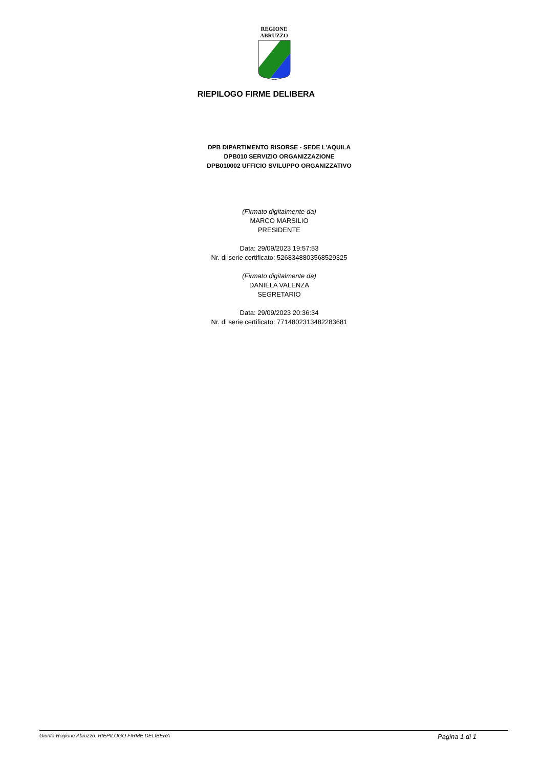REGIONE
ABRUZZO
RIEPILOGO FIRME DELIBERA
DPB DIPARTIMENTO RISORSE - SEDE L'AQUILA
DPB010 SERVIZIO ORGANIZZAZIONE
DPB010002 UFFICIO SVILUPPO ORGANIZZATIVO
(Firmato digitalmente da)
MARCO MARSILIO
PRESIDENTE
Data: 29/09/2023 19:57:53
Nr. di serie certificato: 5268348803568529325
(Firmato digitalmente da)
DANIELA VALENZA
SEGRETARIO
Data: 29/09/2023 20:36:34
Nr. di serie certificato: 7714802313482283681
Giunta Regione Abruzzo. RIEPILOGO FIRME DELIBERA Pagina 1 di 1